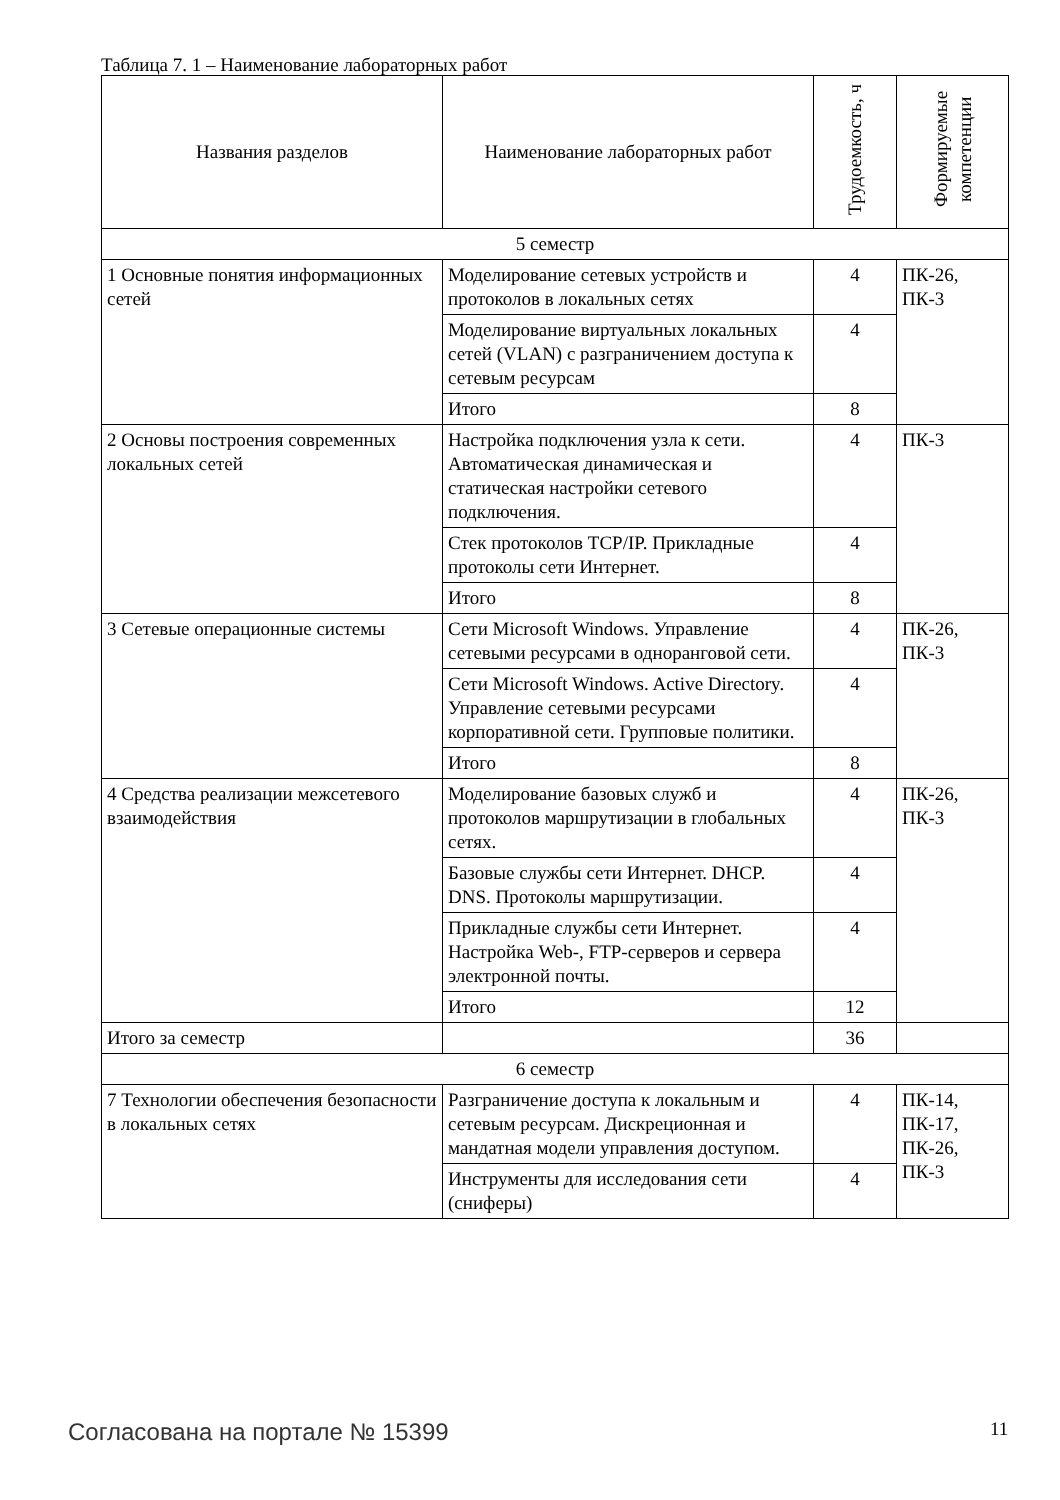Таблица 7. 1 – Наименование лабораторных работ
| Названия разделов | Наименование лабораторных работ | Трудоемкость, ч | Формируемые компетенции |
| --- | --- | --- | --- |
| 5 семестр | | | |
| 1 Основные понятия информационных сетей | Моделирование сетевых устройств и протоколов в локальных сетях | 4 | ПК-26, ПК-3 |
| | Моделирование виртуальных локальных сетей (VLAN) с разграничением доступа к сетевым ресурсам | 4 | |
| | Итого | 8 | |
| 2 Основы построения современных локальных сетей | Настройка подключения узла к сети. Автоматическая динамическая и статическая настройки сетевого подключения. | 4 | ПК-3 |
| | Стек протоколов TCP/IP. Прикладные протоколы сети Интернет. | 4 | |
| | Итого | 8 | |
| 3 Сетевые операционные системы | Сети Microsoft Windows. Управление сетевыми ресурсами в одноранговой сети. | 4 | ПК-26, ПК-3 |
| | Сети Microsoft Windows. Active Directory. Управление сетевыми ресурсами корпоративной сети. Групповые политики. | 4 | |
| | Итого | 8 | |
| 4 Средства реализации межсетевого взаимодействия | Моделирование базовых служб и протоколов маршрутизации в глобальных сетях. | 4 | ПК-26, ПК-3 |
| | Базовые службы сети Интернет. DHCP. DNS. Протоколы маршрутизации. | 4 | |
| | Прикладные службы сети Интернет. Настройка Web-, FTP-серверов и сервера электронной почты. | 4 | |
| | Итого | 12 | |
| Итого за семестр | | 36 | |
| 6 семестр | | | |
| 7 Технологии обеспечения безопасности в локальных сетях | Разграничение доступа к локальным и сетевым ресурсам. Дискреционная и мандатная модели управления доступом. | 4 | ПК-14, ПК-17, ПК-26, ПК-3 |
| | Инструменты для исследования сети (сниферы) | 4 | |
Согласована на портале № 15399 11